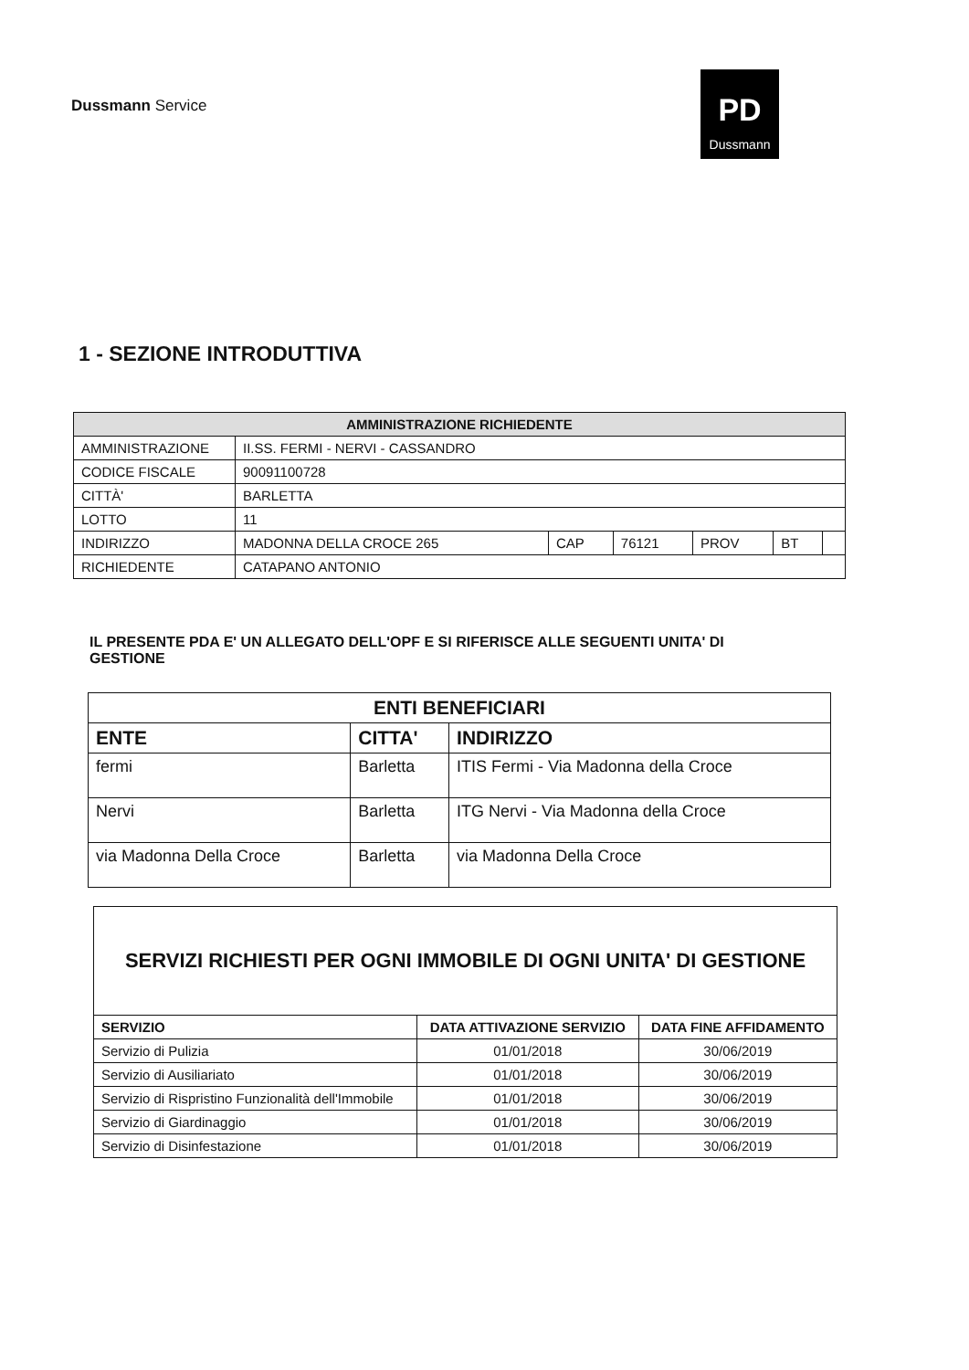Dussmann Service
PD
Dussmann
1 - SEZIONE INTRODUTTIVA
| AMMINISTRAZIONE RICHIEDENTE | | | | | | |
| --- | --- | --- | --- | --- | --- | --- |
| AMMINISTRAZIONE | II.SS. FERMI - NERVI - CASSANDRO | | | | | |
| CODICE FISCALE | 90091100728 | | | | | |
| CITTÀ' | BARLETTA | | | | | |
| LOTTO | 11 | | | | | |
| INDIRIZZO | MADONNA DELLA CROCE 265 | CAP | 76121 | PROV | BT | |
| RICHIEDENTE | CATAPANO ANTONIO | | | | | |
IL PRESENTE PDA E' UN ALLEGATO DELL'OPF E SI RIFERISCE ALLE SEGUENTI UNITA' DI GESTIONE
| ENTI BENEFICIARI | | |
| --- | --- | --- |
| ENTE | CITTA' | INDIRIZZO |
| fermi | Barletta | ITIS Fermi - Via Madonna della Croce |
| Nervi | Barletta | ITG Nervi - Via Madonna della Croce |
| via Madonna Della Croce | Barletta | via Madonna Della Croce |
| SERVIZI RICHIESTI PER OGNI IMMOBILE DI OGNI UNITA' DI GESTIONE | | |
| --- | --- | --- |
| SERVIZIO | DATA ATTIVAZIONE SERVIZIO | DATA FINE AFFIDAMENTO |
| Servizio di Pulizia | 01/01/2018 | 30/06/2019 |
| Servizio di Ausiliariato | 01/01/2018 | 30/06/2019 |
| Servizio di Rispristino Funzionalità dell'Immobile | 01/01/2018 | 30/06/2019 |
| Servizio di Giardinaggio | 01/01/2018 | 30/06/2019 |
| Servizio di Disinfestazione | 01/01/2018 | 30/06/2019 |